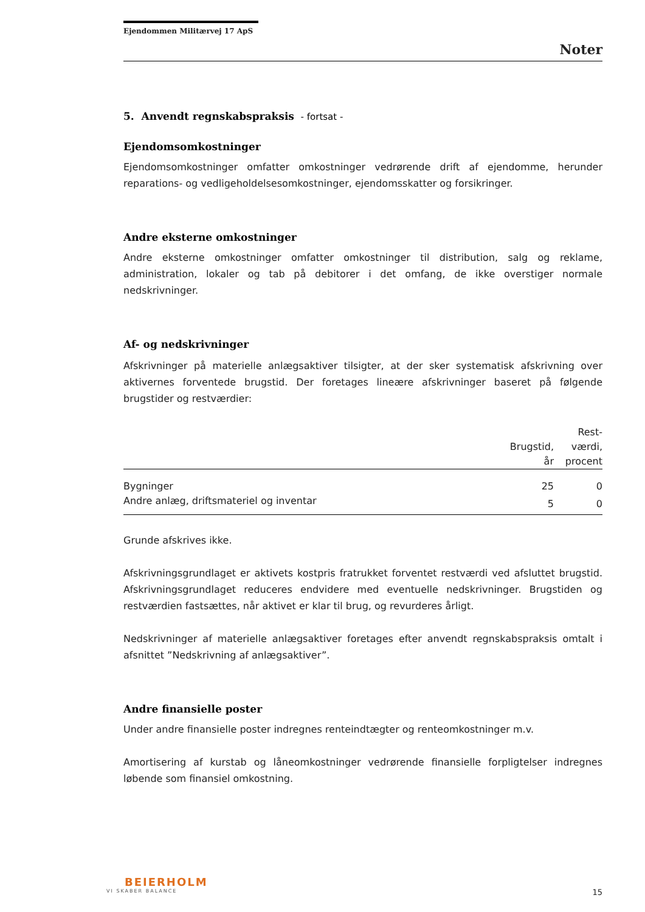Ejendommen Militærvej 17 ApS
Noter
5. Anvendt regnskabspraksis - fortsat -
Ejendomsomkostninger
Ejendomsomkostninger omfatter omkostninger vedrørende drift af ejendomme, herunder reparations- og vedligeholdelsesomkostninger, ejendomsskatter og forsikringer.
Andre eksterne omkostninger
Andre eksterne omkostninger omfatter omkostninger til distribution, salg og reklame, administration, lokaler og tab på debitorer i det omfang, de ikke overstiger normale nedskrivninger.
Af- og nedskrivninger
Afskrivninger på materielle anlægsaktiver tilsigter, at der sker systematisk afskrivning over aktivernes forventede brugstid. Der foretages lineære afskrivninger baseret på følgende brugstider og restværdier:
| | Brugstid, år | Rest- værdi, procent |
| --- | --- | --- |
| Bygninger | 25 | 0 |
| Andre anlæg, driftsmateriel og inventar | 5 | 0 |
Grunde afskrives ikke.
Afskrivningsgrundlaget er aktivets kostpris fratrukket forventet restværdi ved afsluttet brugstid. Afskrivningsgrundlaget reduceres endvidere med eventuelle nedskrivninger. Brugstiden og restværdien fastsættes, når aktivet er klar til brug, og revurderes årligt.
Nedskrivninger af materielle anlægsaktiver foretages efter anvendt regnskabspraksis omtalt i afsnittet ”Nedskrivning af anlægsaktiver”.
Andre finansielle poster
Under andre finansielle poster indregnes renteindtægter og renteomkostninger m.v.
Amortisering af kurstab og låneomkostninger vedrørende finansielle forpligtelser indregnes løbende som finansiel omkostning.
BEIERHOLM
VI SKABER BALANCE
15